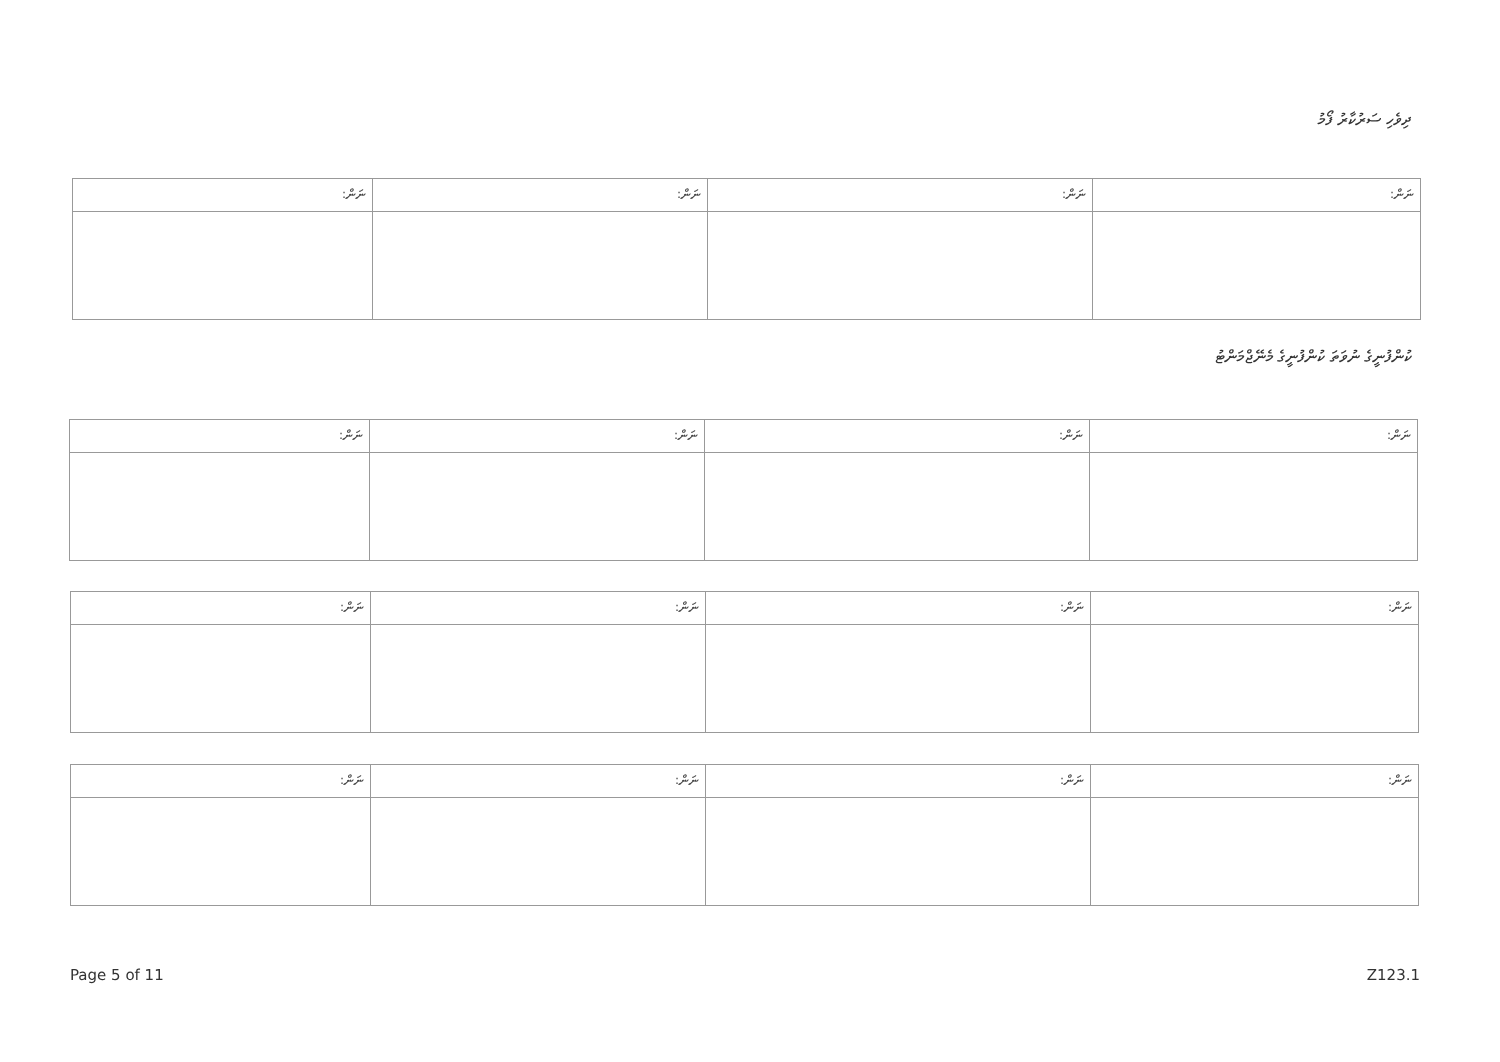ދިވެހި ސަރުކާރު ފޯމު
| ނަން: | ނަން: | ނަން: | ނަން: |
ކުންފުނީގެ ނުވަތަ ކުންފުނީގެ މެނޭޖްމަންޓު
| ނަން: | ނަން: | ނަން: | ނަން: |
| ނަން: | ނަން: | ނަން: | ނަން: |
| ނަން: | ނަން: | ނަން: | ނަން: |
Page 5 of 11 Z123.1